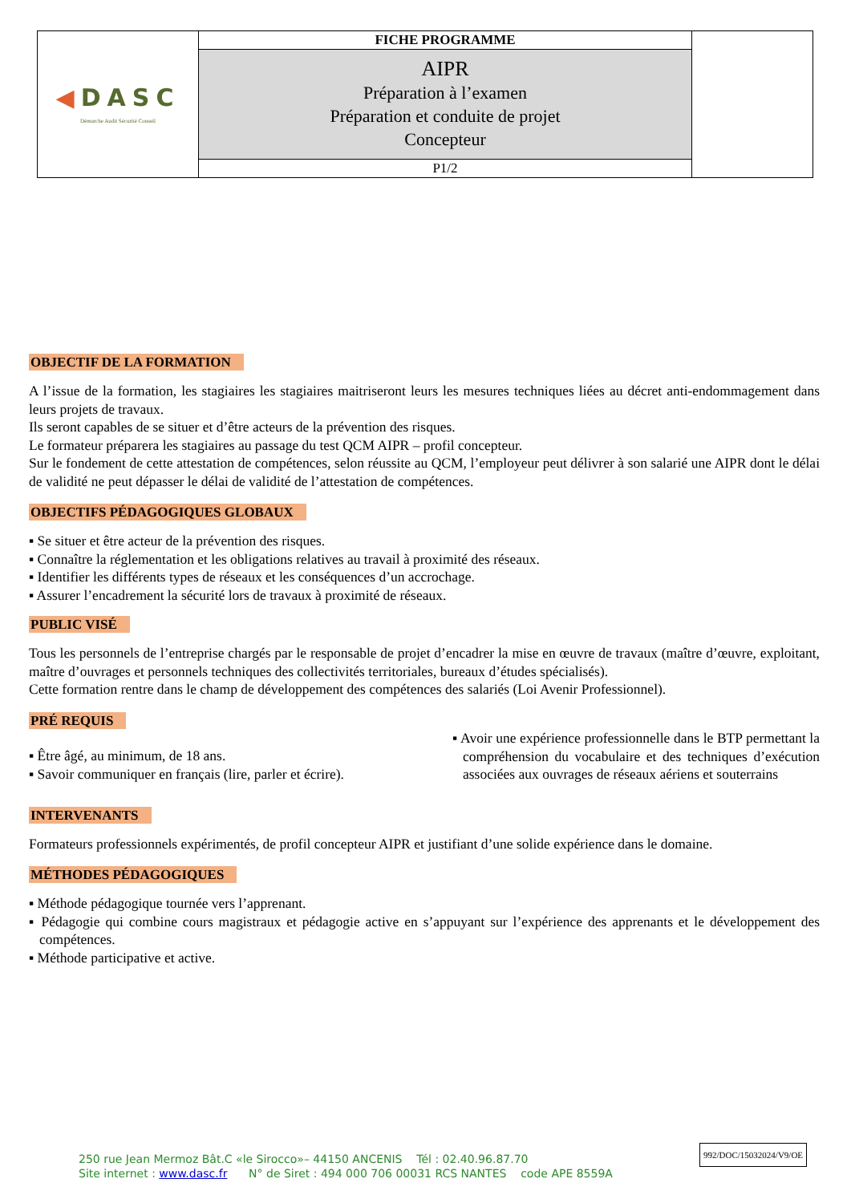| ◀ DASC Démarche Audit Sécurité Conseil | FICHE PROGRAMME | |
| | AIPR Préparation à l’examen Préparation et conduite de projet Concepteur | |
| | P1/2 | |
OBJECTIF DE LA FORMATION
A l’issue de la formation, les stagiaires les stagiaires maitriseront leurs les mesures techniques liées au décret anti-endommagement dans leurs projets de travaux.
Ils seront capables de se situer et d’être acteurs de la prévention des risques.
Le formateur préparera les stagiaires au passage du test QCM AIPR – profil concepteur.
Sur le fondement de cette attestation de compétences, selon réussite au QCM, l’employeur peut délivrer à son salarié une AIPR dont le délai de validité ne peut dépasser le délai de validité de l’attestation de compétences.
OBJECTIFS PÉDAGOGIQUES GLOBAUX
▪ Se situer et être acteur de la prévention des risques.
▪ Connaître la réglementation et les obligations relatives au travail à proximité des réseaux.
▪ Identifier les différents types de réseaux et les conséquences d’un accrochage.
▪ Assurer l’encadrement la sécurité lors de travaux à proximité de réseaux.
PUBLIC VISÉ
Tous les personnels de l’entreprise chargés par le responsable de projet d’encadrer la mise en œuvre de travaux (maître d’œuvre, exploitant, maître d’ouvrages et personnels techniques des collectivités territoriales, bureaux d’études spécialisés).
Cette formation rentre dans le champ de développement des compétences des salariés (Loi Avenir Professionnel).
PRÉ REQUIS
▪ Être âgé, au minimum, de 18 ans.
▪ Savoir communiquer en français (lire, parler et écrire).
▪ Avoir une expérience professionnelle dans le BTP permettant la compréhension du vocabulaire et des techniques d’exécution associées aux ouvrages de réseaux aériens et souterrains
INTERVENANTS
Formateurs professionnels expérimentés, de profil concepteur AIPR et justifiant d’une solide expérience dans le domaine.
MÉTHODES PÉDAGOGIQUES
▪ Méthode pédagogique tournée vers l’apprenant.
▪ Pédagogie qui combine cours magistraux et pédagogie active en s’appuyant sur l’expérience des apprenants et le développement des compétences.
▪ Méthode participative et active.
250 rue Jean Mermoz Bât.C «le Sirocco»– 44150 ANCENIS Tél : 02.40.96.87.70
Site internet : www.dasc.fr N° de Siret : 494 000 706 00031 RCS NANTES code APE 8559A
992/DOC/15032024/V9/OE